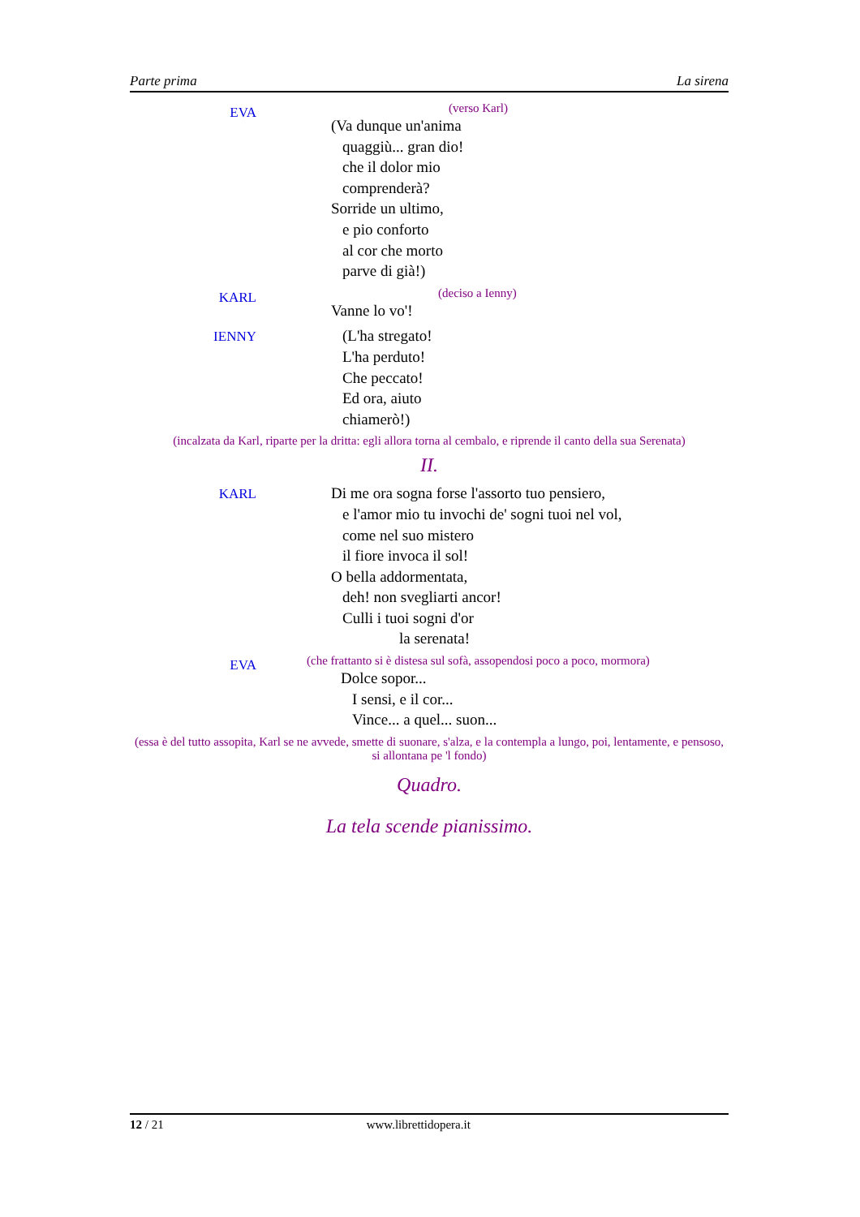Parte prima La sirena
EVA
(verso Karl)
(Va dunque un'anima
quaggiù... gran dio!
che il dolor mio
comprenderà?
Sorride un ultimo,
e pio conforto
al cor che morto
parve di già!)
KARL
(deciso a Ienny)
Vanne lo vo'!
IENNY
(L'ha stregato!
L'ha perduto!
Che peccato!
Ed ora, aiuto
chiamerò!)
(incalzata da Karl, riparte per la dritta: egli allora torna al cembalo, e riprende il canto della sua Serenata)
II.
KARL
Di me ora sogna forse l'assorto tuo pensiero,
e l'amor mio tu invochi de' sogni tuoi nel vol,
come nel suo mistero
il fiore invoca il sol!
O bella addormentata,
deh! non svegliarti ancor!
Culli i tuoi sogni d'or
la serenata!
EVA
(che frattanto si è distesa sul sofà, assopendosi poco a poco, mormora)
Dolce sopor...
I sensi, e il cor...
Vince... a quel... suon...
(essa è del tutto assopita, Karl se ne avvede, smette di suonare, s'alza, e la contempla a lungo, poi, lentamente, e pensoso, si allontana pe 'l fondo)
Quadro.
La tela scende pianissimo.
12 / 21 www.librettidopera.it